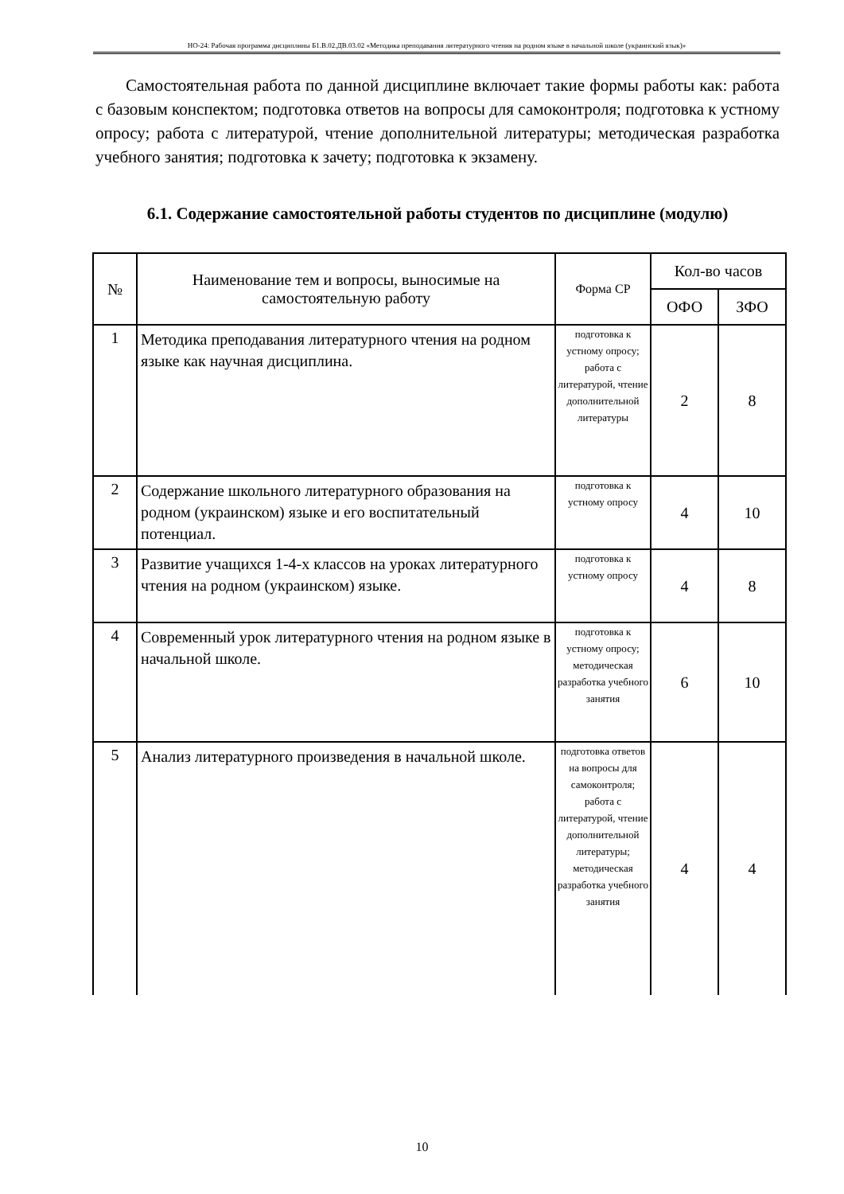НО-24: Рабочая программа дисциплины Б1.В.02.ДВ.03.02 «Методика преподавания литературного чтения на родном языке в начальной школе (украинский язык)»
Самостоятельная работа по данной дисциплине включает такие формы работы как: работа с базовым конспектом; подготовка ответов на вопросы для самоконтроля; подготовка к устному опросу; работа с литературой, чтение дополнительной литературы; методическая разработка учебного занятия; подготовка к зачету; подготовка к экзамену.
6.1. Содержание самостоятельной работы студентов по дисциплине (модулю)
| № | Наименование тем и вопросы, выносимые на самостоятельную работу | Форма СР | Кол-во часов | |
| --- | --- | --- | --- | --- |
| | | | ОФО | ЗФО |
| 1 | Методика преподавания литературного чтения на родном языке как научная дисциплина. | подготовка к устному опросу; работа с литературой, чтение дополнительной литературы | 2 | 8 |
| 2 | Содержание школьного литературного образования на родном (украинском) языке и его воспитательный потенциал. | подготовка к устному опросу | 4 | 10 |
| 3 | Развитие учащихся 1-4-х классов на уроках литературного чтения на родном (украинском) языке. | подготовка к устному опросу | 4 | 8 |
| 4 | Современный урок литературного чтения на родном языке в начальной школе. | подготовка к устному опросу; методическая разработка учебного занятия | 6 | 10 |
| 5 | Анализ литературного произведения в начальной школе. | подготовка ответов на вопросы для самоконтроля; работа с литературой, чтение дополнительной литературы; методическая разработка учебного занятия | 4 | 4 |
10